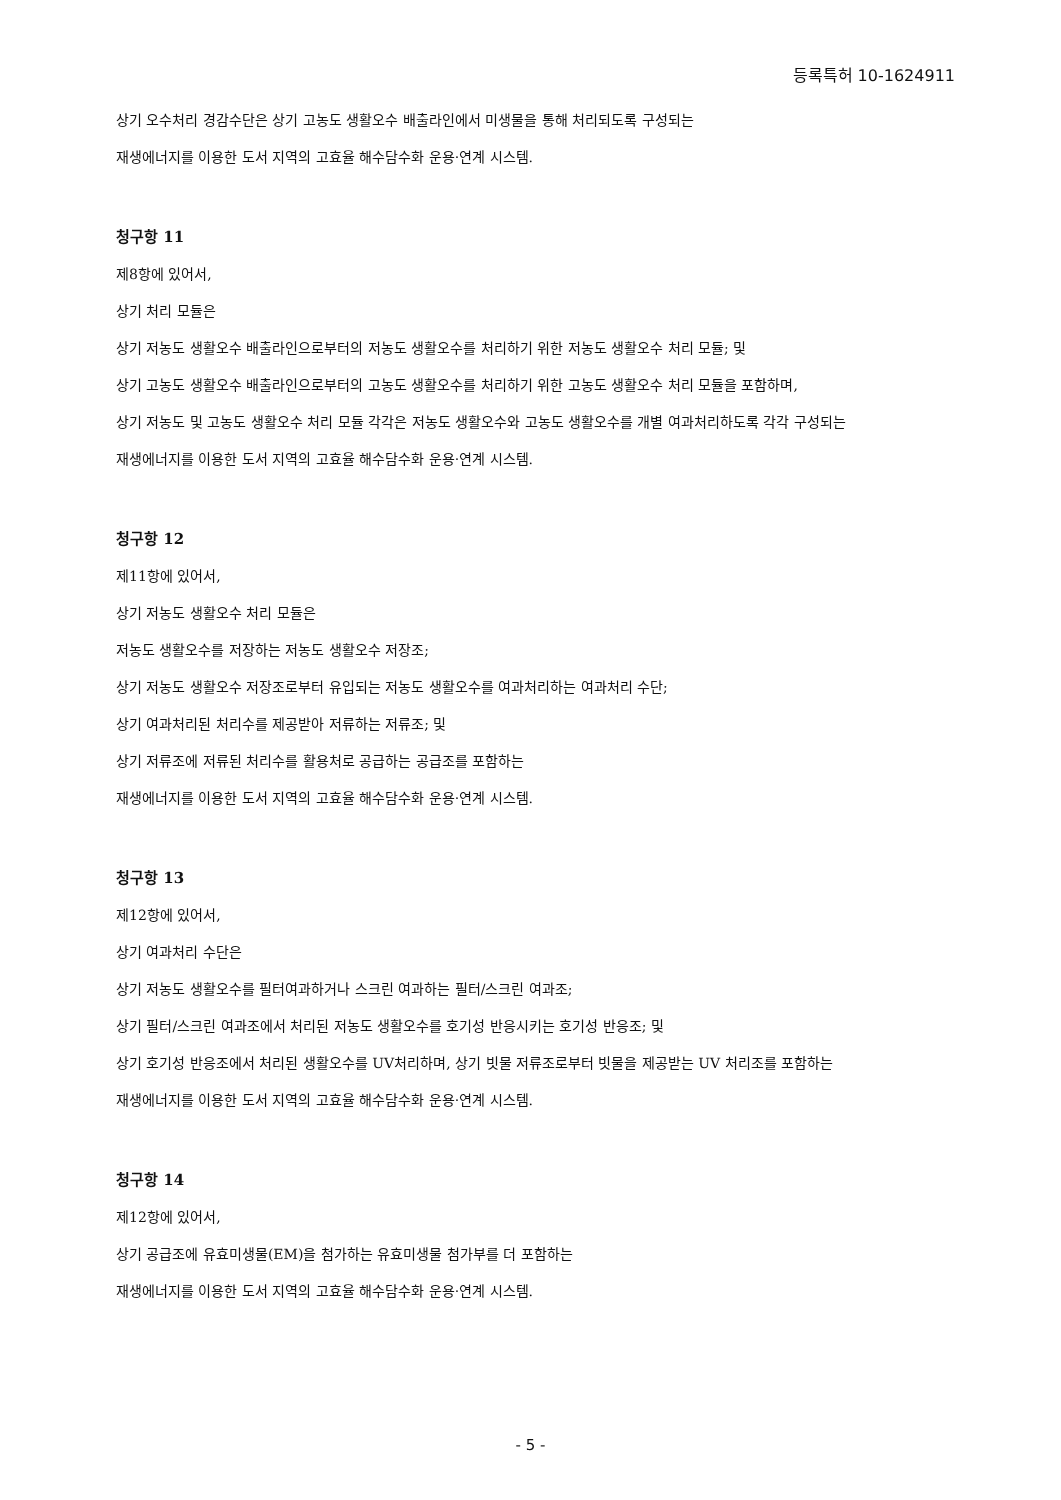등록특허 10-1624911
상기 오수처리 경감수단은 상기 고농도 생활오수 배출라인에서 미생물을 통해 처리되도록 구성되는
재생에너지를 이용한 도서 지역의 고효율 해수담수화 운용·연계 시스템.
청구항 11
제8항에 있어서,
상기 처리 모듈은
상기 저농도 생활오수 배출라인으로부터의 저농도 생활오수를 처리하기 위한 저농도 생활오수 처리 모듈; 및
상기 고농도 생활오수 배출라인으로부터의 고농도 생활오수를 처리하기 위한 고농도 생활오수 처리 모듈을 포함하며,
상기 저농도 및 고농도 생활오수 처리 모듈 각각은 저농도 생활오수와 고농도 생활오수를 개별 여과처리하도록 각각 구성되는
재생에너지를 이용한 도서 지역의 고효율 해수담수화 운용·연계 시스템.
청구항 12
제11항에 있어서,
상기 저농도 생활오수 처리 모듈은
저농도 생활오수를 저장하는 저농도 생활오수 저장조;
상기 저농도 생활오수 저장조로부터 유입되는 저농도 생활오수를 여과처리하는 여과처리 수단;
상기 여과처리된 처리수를 제공받아 저류하는 저류조; 및
상기 저류조에 저류된 처리수를 활용처로 공급하는 공급조를 포함하는
재생에너지를 이용한 도서 지역의 고효율 해수담수화 운용·연계 시스템.
청구항 13
제12항에 있어서,
상기 여과처리 수단은
상기 저농도 생활오수를 필터여과하거나 스크린 여과하는 필터/스크린 여과조;
상기 필터/스크린 여과조에서 처리된 저농도 생활오수를 호기성 반응시키는 호기성 반응조; 및
상기 호기성 반응조에서 처리된 생활오수를 UV처리하며, 상기 빗물 저류조로부터 빗물을 제공받는 UV 처리조를 포함하는
재생에너지를 이용한 도서 지역의 고효율 해수담수화 운용·연계 시스템.
청구항 14
제12항에 있어서,
상기 공급조에 유효미생물(EM)을 첨가하는 유효미생물 첨가부를 더 포함하는
재생에너지를 이용한 도서 지역의 고효율 해수담수화 운용·연계 시스템.
- 5 -